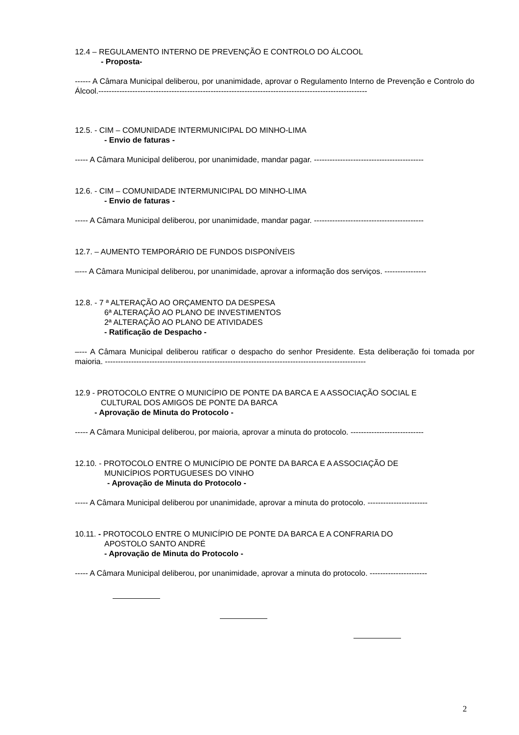12.4 – REGULAMENTO INTERNO DE PREVENÇÃO E CONTROLO DO ÁLCOOL
- Proposta-
------ A Câmara Municipal deliberou, por unanimidade, aprovar o Regulamento Interno de Prevenção e Controlo do Álcool.-------------------------------------------------------------------------------------------------------
12.5. - CIM – COMUNIDADE INTERMUNICIPAL DO MINHO-LIMA
- Envio de faturas -
----- A Câmara Municipal deliberou, por unanimidade, mandar pagar. ------------------------------------------
12.6. - CIM – COMUNIDADE INTERMUNICIPAL DO MINHO-LIMA
- Envio de faturas -
----- A Câmara Municipal deliberou, por unanimidade, mandar pagar. ------------------------------------------
12.7. – AUMENTO TEMPORÁRIO DE FUNDOS DISPONÍVEIS
–--- A Câmara Municipal deliberou, por unanimidade, aprovar a informação dos serviços. ----------------
12.8. - 7 ª ALTERAÇÃO AO ORÇAMENTO DA DESPESA
6ª ALTERAÇÃO AO PLANO DE INVESTIMENTOS
2ª ALTERAÇÃO AO PLANO DE ATIVIDADES
- Ratificação de Despacho -
–--- A Câmara Municipal deliberou ratificar o despacho do senhor Presidente. Esta deliberação foi tomada por maioria. ----------------------------------------------------------------------------------------------------
12.9 - PROTOCOLO ENTRE O MUNICÍPIO DE PONTE DA BARCA E A ASSOCIAÇÃO SOCIAL E
CULTURAL DOS AMIGOS DE PONTE DA BARCA
- Aprovação de Minuta do Protocolo -
----- A Câmara Municipal deliberou, por maioria, aprovar a minuta do protocolo. ----------------------------
12.10. - PROTOCOLO ENTRE O MUNICÍPIO DE PONTE DA BARCA E A ASSOCIAÇÃO DE
MUNICÍPIOS PORTUGUESES DO VINHO
- Aprovação de Minuta do Protocolo -
----- A Câmara Municipal deliberou por unanimidade, aprovar a minuta do protocolo. -----------------------
10.11. - PROTOCOLO ENTRE O MUNICÍPIO DE PONTE DA BARCA E A CONFRARIA DO
APOSTOLO SANTO ANDRÉ
- Aprovação de Minuta do Protocolo -
----- A Câmara Municipal deliberou, por unanimidade, aprovar a minuta do protocolo. ----------------------
2